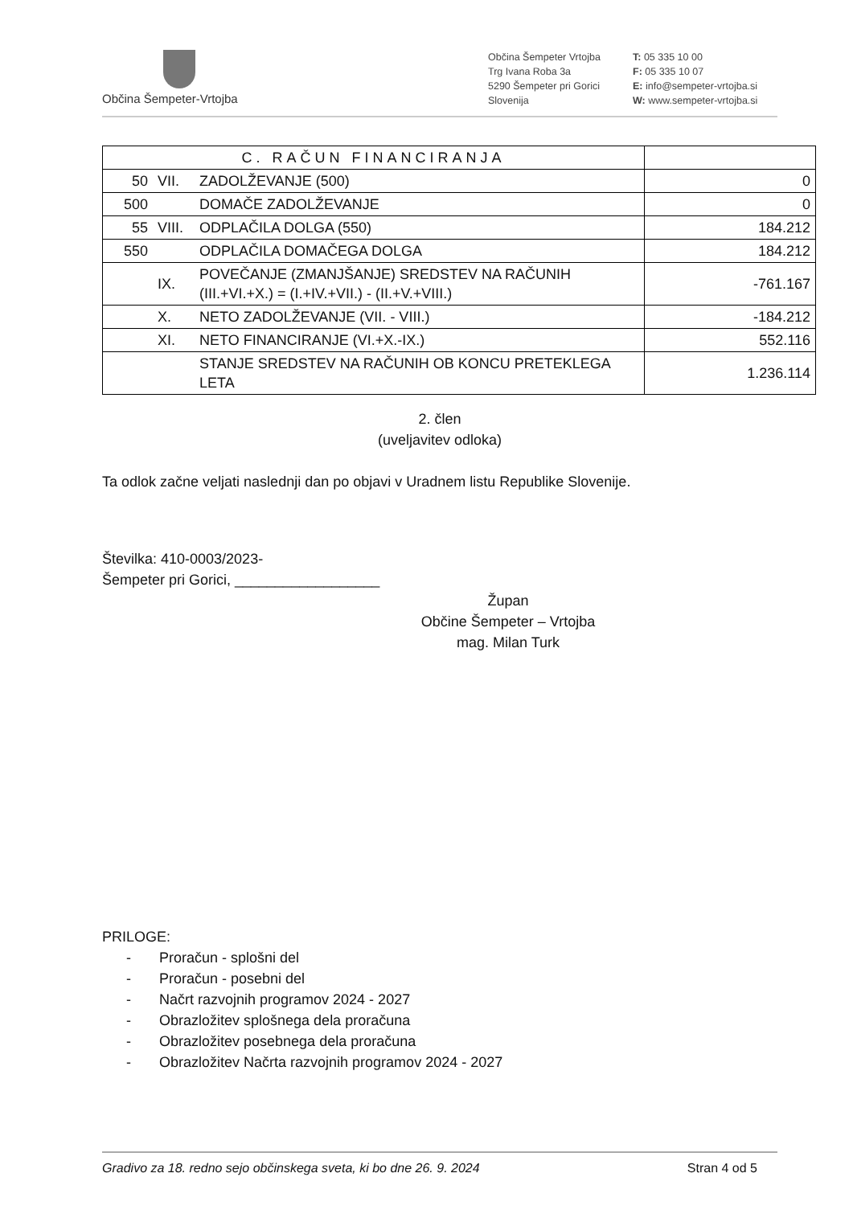Občina Šempeter-Vrtojba
Občina Šempeter Vrtojba
Trg Ivana Roba 3a
5290 Šempeter pri Gorici
Slovenija
T: 05 335 10 00
F: 05 335 10 07
E: info@sempeter-vrtojba.si
W: www.sempeter-vrtojba.si
| C. RAČUN FINANCIRANJA | | | |
| 50 | VII. | ZADOLŽEVANJE (500) | 0 |
| 500 | | DOMAČE ZADOLŽEVANJE | 0 |
| 55 | VIII. | ODPLAČILA DOLGA (550) | 184.212 |
| 550 | | ODPLAČILA DOMAČEGA DOLGA | 184.212 |
| | IX. | POVEČANJE (ZMANJŠANJE) SREDSTEV NA RAČUNIH (III.+VI.+X.) = (I.+IV.+VII.) - (II.+V.+VIII.) | -761.167 |
| | X. | NETO ZADOLŽEVANJE (VII. - VIII.) | -184.212 |
| | XI. | NETO FINANCIRANJE (VI.+X.-IX.) | 552.116 |
| | | STANJE SREDSTEV NA RAČUNIH OB KONCU PRETEKLEGA LETA | 1.236.114 |
2. člen
(uveljavitev odloka)
Ta odlok začne veljati naslednji dan po objavi v Uradnem listu Republike Slovenije.
Številka: 410-0003/2023-
Šempeter pri Gorici, __________________
Župan
Občine Šempeter – Vrtojba
mag. Milan Turk
PRILOGE:
- Proračun - splošni del
- Proračun - posebni del
- Načrt razvojnih programov 2024 - 2027
- Obrazložitev splošnega dela proračuna
- Obrazložitev posebnega dela proračuna
- Obrazložitev Načrta razvojnih programov 2024 - 2027
Gradivo za 18. redno sejo občinskega sveta, ki bo dne 26. 9. 2024 Stran 4 od 5